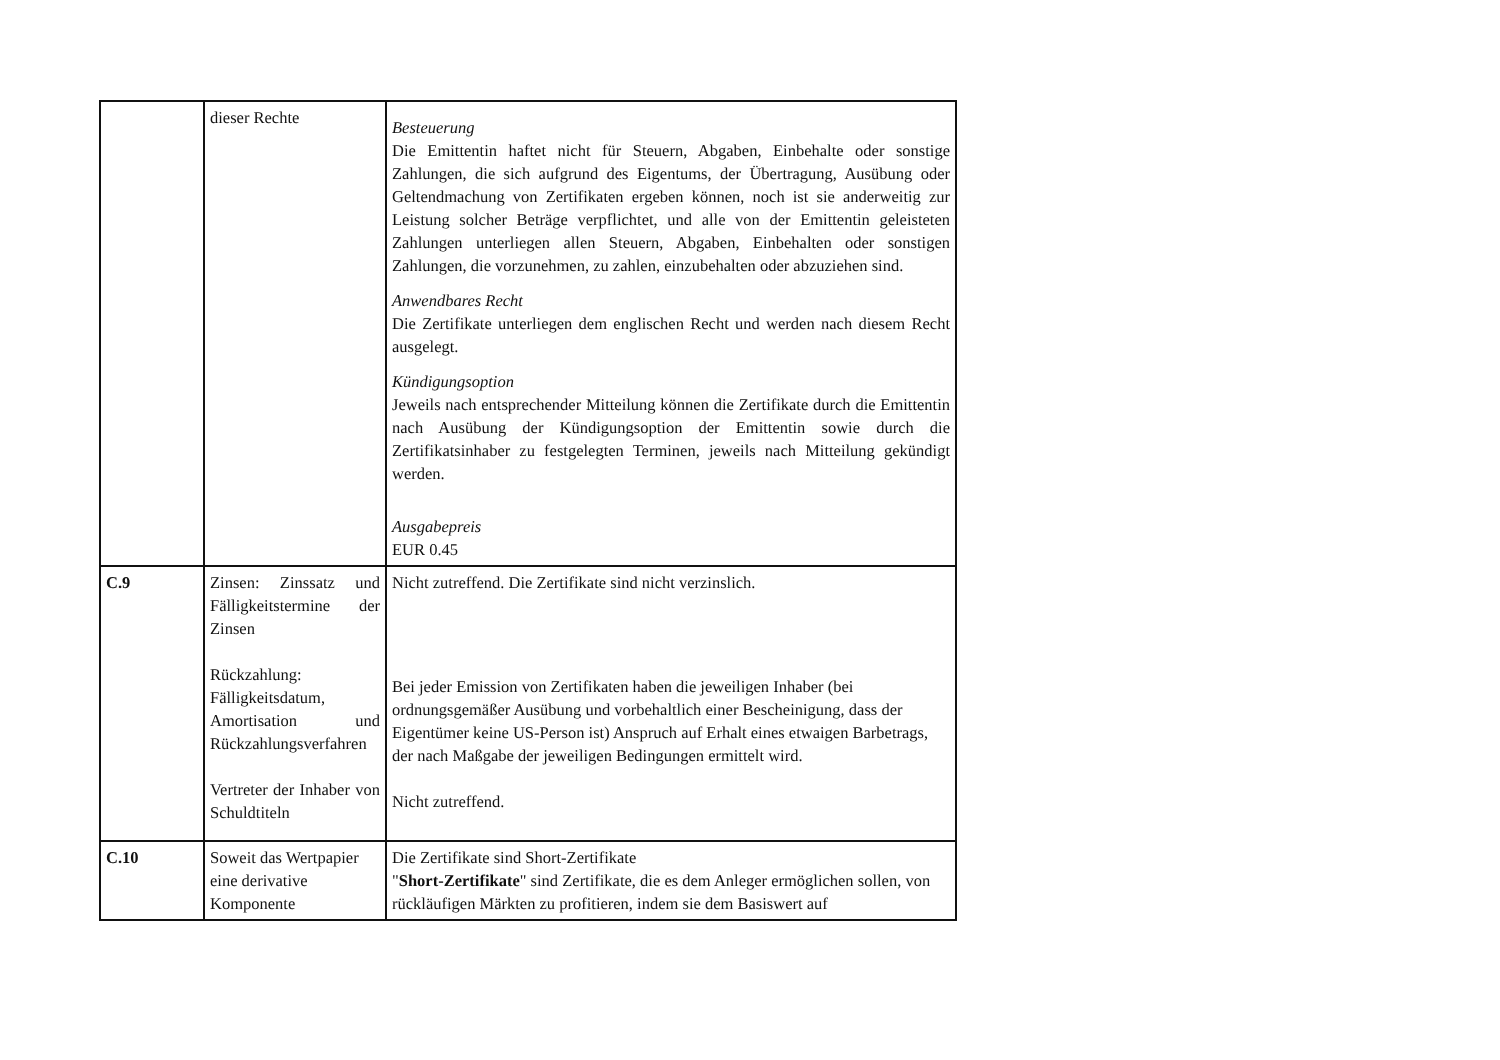| | dieser Rechte | Besteuerung Die Emittentin haftet nicht für Steuern, Abgaben, Einbehalte oder sonstige Zahlungen, die sich aufgrund des Eigentums, der Übertragung, Ausübung oder Geltendmachung von Zertifikaten ergeben können, noch ist sie anderweitig zur Leistung solcher Beträge verpflichtet, und alle von der Emittentin geleisteten Zahlungen unterliegen allen Steuern, Abgaben, Einbehalten oder sonstigen Zahlungen, die vorzunehmen, zu zahlen, einzubehalten oder abzuziehen sind. Anwendbares Recht Die Zertifikate unterliegen dem englischen Recht und werden nach diesem Recht ausgelegt. Kündigungsoption Jeweils nach entsprechender Mitteilung können die Zertifikate durch die Emittentin nach Ausübung der Kündigungsoption der Emittentin sowie durch die Zertifikatsinhaber zu festgelegten Terminen, jeweils nach Mitteilung gekündigt werden. Ausgabepreis EUR 0.45 |
| C.9 | Zinsen: Zinssatz und Fälligkeitstermine der Zinsen Rückzahlung: Fälligkeitsdatum, Amortisation und Rückzahlungsverfahren Vertreter der Inhaber von Schuldtiteln | Nicht zutreffend. Die Zertifikate sind nicht verzinslich. Bei jeder Emission von Zertifikaten haben die jeweiligen Inhaber (bei ordnungsgemäßer Ausübung und vorbehaltlich einer Bescheinigung, dass der Eigentümer keine US-Person ist) Anspruch auf Erhalt eines etwaigen Barbetrags, der nach Maßgabe der jeweiligen Bedingungen ermittelt wird. Nicht zutreffend. |
| C.10 | Soweit das Wertpapier eine derivative Komponente | Die Zertifikate sind Short-Zertifikate " Short-Zertifikate " sind Zertifikate, die es dem Anleger ermöglichen sollen, von rückläufigen Märkten zu profitieren, indem sie dem Basiswert auf |